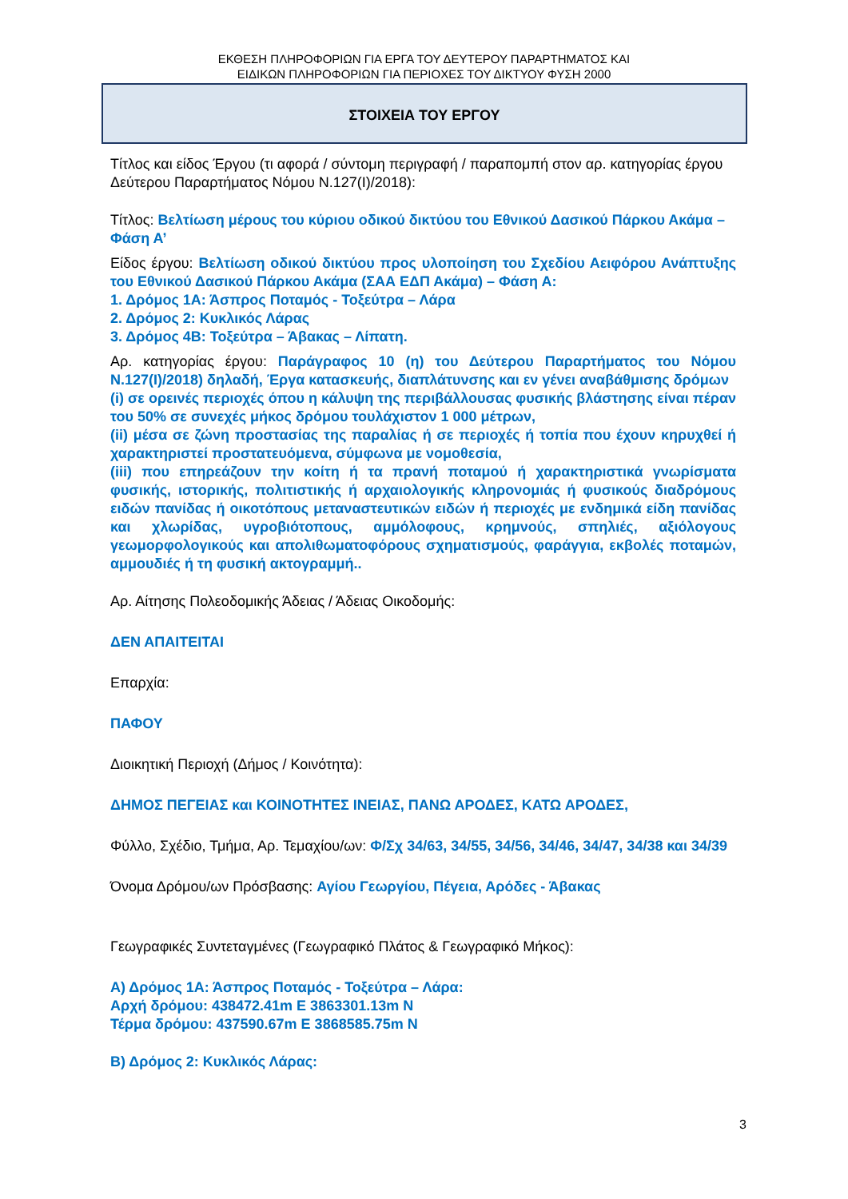ΕΚΘΕΣΗ ΠΛΗΡΟΦΟΡΙΩΝ ΓΙΑ ΕΡΓΑ ΤΟΥ ΔΕΥΤΕΡΟΥ ΠΑΡΑΡΤΗΜΑΤΟΣ ΚΑΙ
ΕΙΔΙΚΩΝ ΠΛΗΡΟΦΟΡΙΩΝ ΓΙΑ ΠΕΡΙΟΧΕΣ ΤΟΥ ΔΙΚΤΥΟΥ ΦΥΣΗ 2000
ΣΤΟΙΧΕΙΑ ΤΟΥ ΕΡΓΟΥ
Τίτλος και είδος Έργου (τι αφορά / σύντομη περιγραφή / παραπομπή στον αρ. κατηγορίας έργου Δεύτερου Παραρτήματος Νόμου Ν.127(Ι)/2018):
Τίτλος: Βελτίωση μέρους του κύριου οδικού δικτύου του Εθνικού Δασικού Πάρκου Ακάμα – Φάση Α’
Είδος έργου: Βελτίωση οδικού δικτύου προς υλοποίηση του Σχεδίου Αειφόρου Ανάπτυξης του Εθνικού Δασικού Πάρκου Ακάμα (ΣΑΑ ΕΔΠ Ακάμα) – Φάση Α:
1. Δρόμος 1Α: Άσπρος Ποταμός - Τοξεύτρα – Λάρα
2. Δρόμος 2: Κυκλικός Λάρας
3. Δρόμος 4Β: Τοξεύτρα – Άβακας – Λίπατη.
Αρ. κατηγορίας έργου: Παράγραφος 10 (η) του Δεύτερου Παραρτήματος του Νόμου Ν.127(Ι)/2018) δηλαδή, Έργα κατασκευής, διαπλάτυνσης και εν γένει αναβάθμισης δρόμων
(i) σε ορεινές περιοχές όπου η κάλυψη της περιβάλλουσας φυσικής βλάστησης είναι πέραν του 50% σε συνεχές μήκος δρόμου τουλάχιστον 1 000 μέτρων,
(ii) μέσα σε ζώνη προστασίας της παραλίας ή σε περιοχές ή τοπία που έχουν κηρυχθεί ή χαρακτηριστεί προστατευόμενα, σύμφωνα με νομοθεσία,
(iii) που επηρεάζουν την κοίτη ή τα πρανή ποταμού ή χαρακτηριστικά γνωρίσματα φυσικής, ιστορικής, πολιτιστικής ή αρχαιολογικής κληρονομιάς ή φυσικούς διαδρόμους ειδών πανίδας ή οικοτόπους μεταναστευτικών ειδών ή περιοχές με ενδημικά είδη πανίδας και χλωρίδας, υγροβιότοπους, αμμόλοφους, κρημνούς, σπηλιές, αξιόλογους γεωμορφολογικούς και απολιθωματοφόρους σχηματισμούς, φαράγγια, εκβολές ποταμών, αμμουδιές ή τη φυσική ακτογραμμή..
Αρ. Αίτησης Πολεοδομικής Άδειας / Άδειας Οικοδομής:
ΔΕΝ ΑΠΑΙΤΕΙΤΑΙ
Επαρχία:
ΠΑΦΟΥ
Διοικητική Περιοχή (Δήμος / Κοινότητα):
ΔΗΜΟΣ ΠΕΓΕΙΑΣ και ΚΟΙΝΟΤΗΤΕΣ ΙΝΕΙΑΣ, ΠΑΝΩ ΑΡΟΔΕΣ, ΚΑΤΩ ΑΡΟΔΕΣ,
Φύλλο, Σχέδιο, Τμήμα, Αρ. Τεμαχίου/ων: Φ/Σχ 34/63, 34/55, 34/56, 34/46, 34/47, 34/38 και 34/39
Όνομα Δρόμου/ων Πρόσβασης: Αγίου Γεωργίου, Πέγεια, Αρόδες - Άβακας
Γεωγραφικές Συντεταγμένες (Γεωγραφικό Πλάτος & Γεωγραφικό Μήκος):
Α) Δρόμος 1Α: Άσπρος Ποταμός - Τοξεύτρα – Λάρα:
Αρχή δρόμου: 438472.41m E 3863301.13m N
Τέρμα δρόμου: 437590.67m E 3868585.75m N
Β) Δρόμος 2: Κυκλικός Λάρας:
3